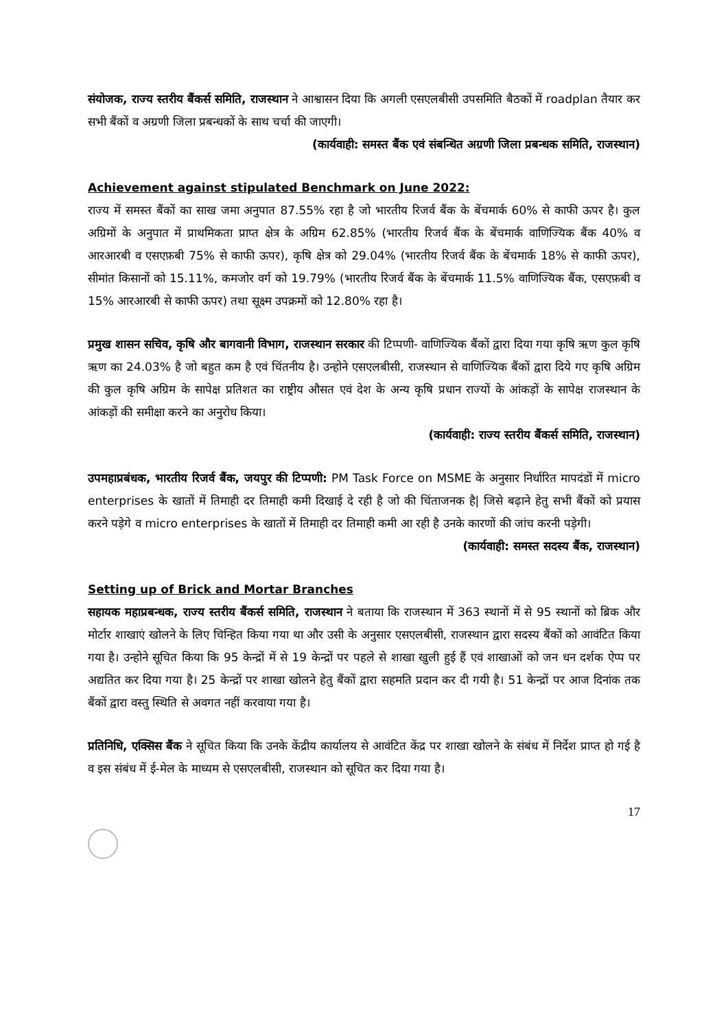संयोजक, राज्य स्तरीय बैंकर्स समिति, राजस्थान ने आश्वासन दिया कि अगली एसएलबीसी उपसमिति बैठकों में roadplan तैयार कर सभी बैंकों व अग्रणी जिला प्रबन्धकों के साथ चर्चा की जाएगी।
(कार्यवाही: समस्त बैंक एवं संबन्धित अग्रणी जिला प्रबन्धक समिति, राजस्थान)
Achievement against stipulated Benchmark on June 2022:
राज्य में समस्त बैंकों का साख जमा अनुपात 87.55% रहा है जो भारतीय रिजर्व बैंक के बेंचमार्क 60% से काफी ऊपर है। कुल अग्रिमों के अनुपात में प्राथमिकता प्राप्त क्षेत्र के अग्रिम 62.85% (भारतीय रिजर्व बैंक के बेंचमार्क वाणिज्यिक बैंक 40% व आरआरबी व एसएफ़बी 75% से काफी ऊपर), कृषि क्षेत्र को 29.04% (भारतीय रिजर्व बैंक के बेंचमार्क 18% से काफी ऊपर), सीमांत किसानों को 15.11%, कमजोर वर्ग को 19.79% (भारतीय रिजर्व बैंक के बेंचमार्क 11.5% वाणिज्यिक बैंक, एसएफ़बी व 15% आरआरबी से काफी ऊपर) तथा सूक्ष्म उपक्रमों को 12.80% रहा है।
प्रमुख शासन सचिव, कृषि और बागवानी विभाग, राजस्थान सरकार की टिप्पणी- वाणिज्यिक बैंकों द्वारा दिया गया कृषि ऋण कुल कृषि ऋण का 24.03% है जो बहुत कम है एवं चिंतनीय है। उन्होने एसएलबीसी, राजस्थान से वाणिज्यिक बैंकों द्वारा दिये गए कृषि अग्रिम की कुल कृषि अग्रिम के सापेक्ष प्रतिशत का राष्ट्रीय औसत एवं देश के अन्य कृषि प्रधान राज्यों के आंकड़ों के सापेक्ष राजस्थान के आंकड़ों की समीक्षा करने का अनुरोध किया।
(कार्यवाही: राज्य स्तरीय बैंकर्स समिति, राजस्थान)
उपमहाप्रबंधक, भारतीय रिजर्व बैंक, जयपुर की टिप्पणी: PM Task Force on MSME के अनुसार निर्धारित मापदंडों में micro enterprises के खातों में तिमाही दर तिमाही कमी दिखाई दे रही है जो की चिंताजनक है| जिसे बढ़ाने हेतु सभी बैंकों को प्रयास करने पड़ेगे व micro enterprises के खातों में तिमाही दर तिमाही कमी आ रही है उनके कारणों की जांच करनी पड़ेगी।
(कार्यवाही: समस्त सदस्य बैंक, राजस्थान)
Setting up of Brick and Mortar Branches
सहायक महाप्रबन्धक, राज्य स्तरीय बैंकर्स समिति, राजस्थान ने बताया कि राजस्थान में 363 स्थानों में से 95 स्थानों को ब्रिक और मोर्टार शाखाएं खोलने के लिए चिन्हित किया गया था और उसी के अनुसार एसएलबीसी, राजस्थान द्वारा सदस्य बैंकों को आवंटित किया गया है। उन्होने सूचित किया कि 95 केन्द्रों में से 19 केन्द्रों पर पहले से शाखा खुली हुई हैं एवं शाखाओं को जन धन दर्शक ऐप्प पर अद्यतित कर दिया गया है। 25 केन्द्रों पर शाखा खोलने हेतु बैंकों द्वारा सहमति प्रदान कर दी गयी है। 51 केन्द्रों पर आज दिनांक तक बैंकों द्वारा वस्तु स्थिति से अवगत नहीं करवाया गया है।
प्रतिनिधि, एक्सिस बैंक ने सूचित किया कि उनके केंद्रीय कार्यालय से आवंटित केंद्र पर शाखा खोलने के संबंध में निर्देश प्राप्त हो गई है व इस संबंध में ई-मेल के माध्यम से एसएलबीसी, राजस्थान को सूचित कर दिया गया है।
17